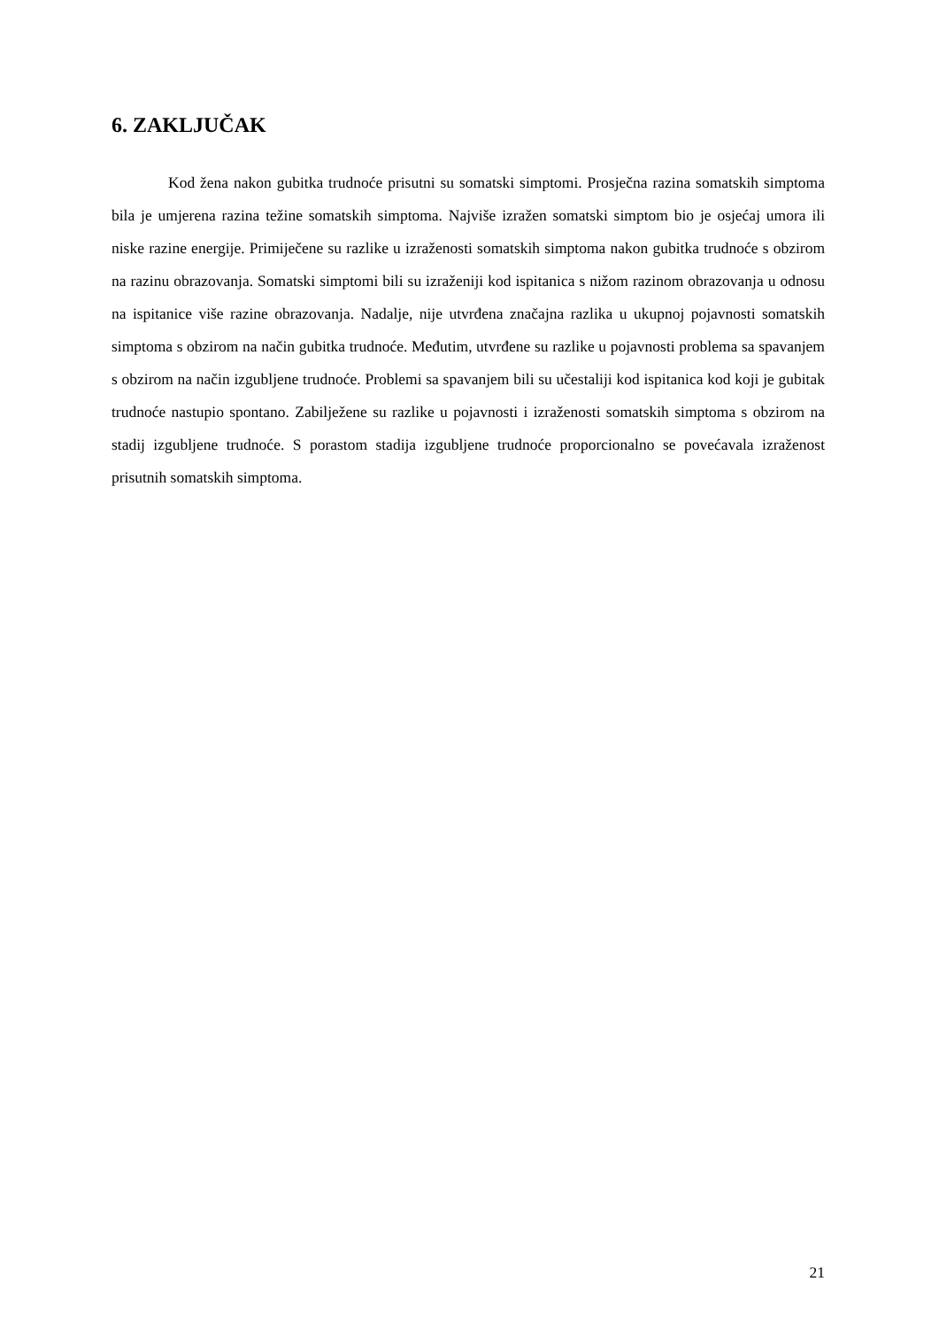6. ZAKLJUČAK
Kod žena nakon gubitka trudnoće prisutni su somatski simptomi. Prosječna razina somatskih simptoma bila je umjerena razina težine somatskih simptoma. Najviše izražen somatski simptom bio je osjećaj umora ili niske razine energije. Primiječene su razlike u izraženosti somatskih simptoma nakon gubitka trudnoće s obzirom na razinu obrazovanja. Somatski simptomi bili su izraženiji kod ispitanica s nižom razinom obrazovanja u odnosu na ispitanice više razine obrazovanja. Nadalje, nije utvrđena značajna razlika u ukupnoj pojavnosti somatskih simptoma s obzirom na način gubitka trudnoće. Međutim, utvrđene su razlike u pojavnosti problema sa spavanjem s obzirom na način izgubljene trudnoće. Problemi sa spavanjem bili su učestaliji kod ispitanica kod koji je gubitak trudnoće nastupio spontano. Zabilježene su razlike u pojavnosti i izraženosti somatskih simptoma s obzirom na stadij izgubljene trudnoće. S porastom stadija izgubljene trudnoće proporcionalno se povećavala izraženost prisutnih somatskih simptoma.
21